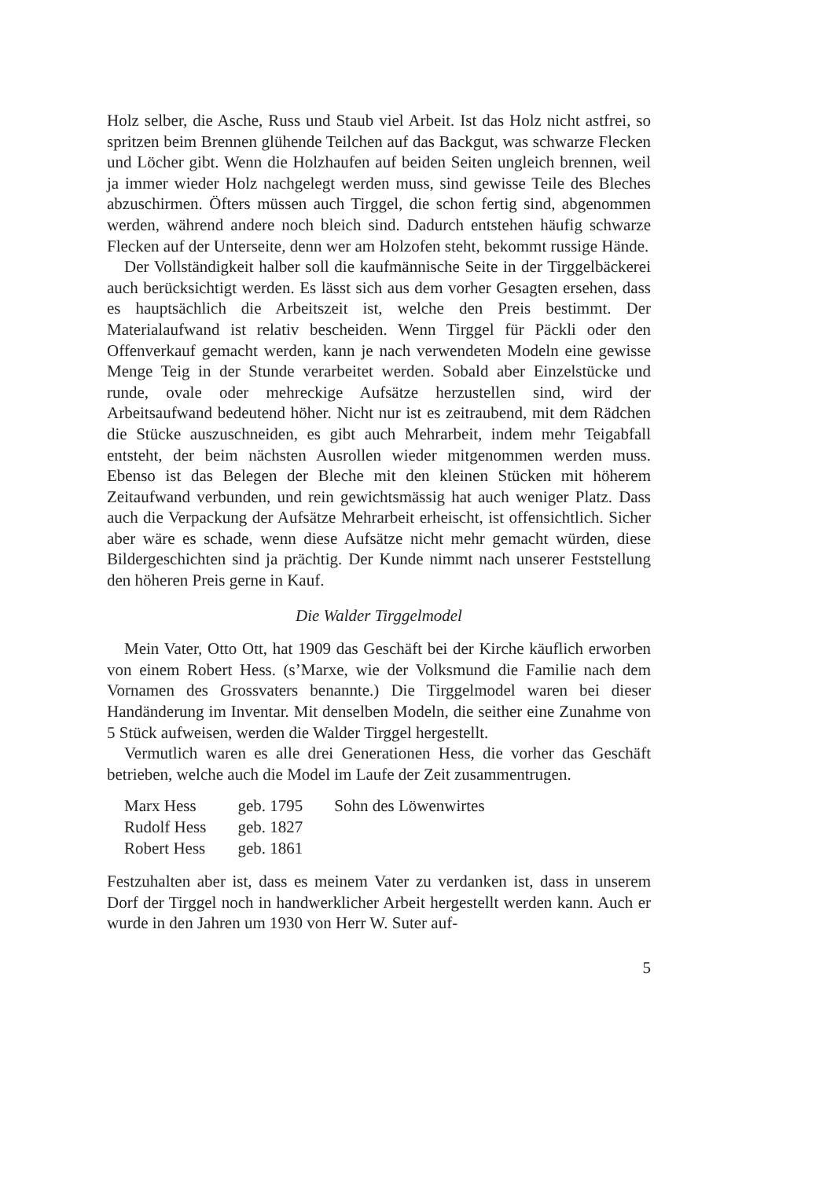Holz selber, die Asche, Russ und Staub viel Arbeit. Ist das Holz nicht astfrei, so spritzen beim Brennen glühende Teilchen auf das Backgut, was schwarze Flecken und Löcher gibt. Wenn die Holzhaufen auf beiden Seiten ungleich brennen, weil ja immer wieder Holz nachgelegt werden muss, sind gewisse Teile des Bleches abzuschirmen. Öfters müssen auch Tirggel, die schon fertig sind, abgenommen werden, während andere noch bleich sind. Dadurch entstehen häufig schwarze Flecken auf der Unterseite, denn wer am Holzofen steht, bekommt russige Hände.
Der Vollständigkeit halber soll die kaufmännische Seite in der Tirggelbäckerei auch berücksichtigt werden. Es lässt sich aus dem vorher Gesagten ersehen, dass es hauptsächlich die Arbeitszeit ist, welche den Preis bestimmt. Der Materialaufwand ist relativ bescheiden. Wenn Tirggel für Päckli oder den Offenverkauf gemacht werden, kann je nach verwendeten Modeln eine gewisse Menge Teig in der Stunde verarbeitet werden. Sobald aber Einzelstücke und runde, ovale oder mehreckige Aufsätze herzustellen sind, wird der Arbeitsaufwand bedeutend höher. Nicht nur ist es zeitraubend, mit dem Rädchen die Stücke auszuschneiden, es gibt auch Mehrarbeit, indem mehr Teigabfall entsteht, der beim nächsten Ausrollen wieder mitgenommen werden muss. Ebenso ist das Belegen der Bleche mit den kleinen Stücken mit höherem Zeitaufwand verbunden, und rein gewichtsmässig hat auch weniger Platz. Dass auch die Verpackung der Aufsätze Mehrarbeit erheischt, ist offensichtlich. Sicher aber wäre es schade, wenn diese Aufsätze nicht mehr gemacht würden, diese Bildergeschichten sind ja prächtig. Der Kunde nimmt nach unserer Feststellung den höheren Preis gerne in Kauf.
Die Walder Tirggelmodel
Mein Vater, Otto Ott, hat 1909 das Geschäft bei der Kirche käuflich erworben von einem Robert Hess. (s’Marxe, wie der Volksmund die Familie nach dem Vornamen des Grossvaters benannte.) Die Tirggelmodel waren bei dieser Handänderung im Inventar. Mit denselben Modeln, die seither eine Zunahme von 5 Stück aufweisen, werden die Walder Tirggel hergestellt.
Vermutlich waren es alle drei Generationen Hess, die vorher das Geschäft betrieben, welche auch die Model im Laufe der Zeit zusammentrugen.
| Marx Hess | geb. 1795 | Sohn des Löwenwirtes |
| Rudolf Hess | geb. 1827 | |
| Robert Hess | geb. 1861 | |
Festzuhalten aber ist, dass es meinem Vater zu verdanken ist, dass in unserem Dorf der Tirggel noch in handwerklicher Arbeit hergestellt werden kann. Auch er wurde in den Jahren um 1930 von Herr W. Suter auf-
5